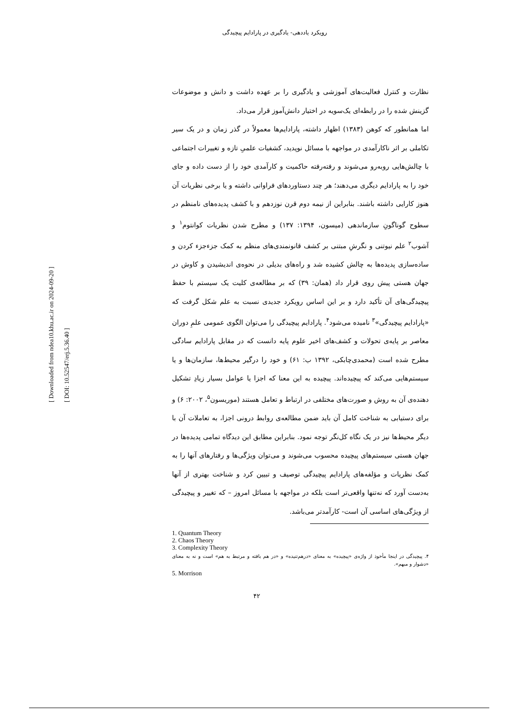رویکرد یاددهی- یادگیری در پارادایم پیچیدگی
نظارت و کنترل فعالیت‌های آموزشی و یادگیری را بر عهده داشت و دانش و موضوعات گزینش شده را در رابطه‌ای یک‌سویه در اختیار دانش‌آموز قرار می‌داد.
اما همانطور که کوهن (۱۳۸۳) اظهار داشته، پارادایم‌ها معمولاً در گذر زمان و در یک سیر تکاملی بر اثر ناکارآمدی در مواجهه با مسائل نوپدید، کشفیات علمیِ تازه و تغییرات اجتماعی با چالش‌هایی روبه‌رو می‌شوند و رفته‌رفته حاکمیت و کارآمدی خود را از دست داده و جای خود را به پارادایم دیگری می‌دهند؛ هر چند دستاوردهای فراوانی داشته و یا برخی نظریات آن هنوز کارایی داشته باشند. بنابراین از نیمه دوم قرن نوزدهم و با کشف پدیده‌های نامنظم در سطوح گوناگونِ سازماندهی (میسون، ۱۳۹۴: ۱۳۷) و مطرح شدن نظریات کوانتوم<sup>۱</sup> و آشوب<sup>۲</sup> علم نیوتنی و نگرشِ مبتنی بر کشف قانونمندی‌های منظم به کمک جزءجزء کردن و ساده‌سازی پدیده‌ها به چالش کشیده شد و راه‌های بدیلی در نحوه‌ی اندیشیدن و کاوش در جهان هستی پیش روی قرار داد (همان: ۳۹) که بر مطالعه‌ی کلیت یک سیستم با حفظ پیچیدگی‌های آن تأکید دارد و بر این اساس رویکرد جدیدی نسبت به علم شکل گرفت که «پارادایم پیچیدگی»<sup>۳</sup> نامیده می‌شود<sup>۴</sup>. پارادایم پیچیدگی را می‌توان الگوی عمومی علمِ دوران معاصر بر پایه‌ی تحولات و کشف‌های اخیر علوم پایه دانست که در مقابل پارادایم سادگی مطرح شده است (محمدی‌چابکی، ۱۳۹۲ ب: ۶۱) و خود را درگیر محیط‌ها، سازمان‌ها و یا سیستم‌هایی می‌کند که پیچیده‌اند. پیچیده به این معنا که اجزا یا عوامل بسیار زیادِ تشکیل دهنده‌ی آن به روش و صورت‌های مختلفی در ارتباط و تعامل هستند (موریسون<sup>۵</sup>، ۲۰۰۲: ۶) و برای دستیابی به شناخت کامل آن باید ضمن مطالعه‌ی روابط درونی اجزا، به تعاملات آن با دیگر محیط‌ها نیز در یک نگاه کل‌نگر توجه نمود. بنابراین مطابق این دیدگاه تمامی پدیده‌ها در جهان هستی سیستم‌های پیچیده محسوب می‌شوند و می‌توان ویژگی‌ها و رفتارهای آنها را به کمک نظریات و مؤلفه‌های پارادایم پیچیدگی توصیف و تبیین کرد و شناخت بهتری از آنها به‌دست آورد که نه‌تنها واقعی‌تر است بلکه در مواجهه با مسائل امروز – که تغییر و پیچیدگی از ویژگی‌های اساسی آن است- کارآمدتر می‌باشد.
1. Quantum Theory
2. Chaos Theory
3. Complexity Theory
۴. پیچیدگی در اینجا مأخوذ از واژه‌ی «پیچیده» به معنای «درهم‌تنیده» و «در هم بافته و مرتبط به هم» است و نه به معنای «دشوار و مبهم».
5. Morrison
۴۲
[ DOI: 10.52547/erj.5.36.40 ]
[ Downloaded from ndea10.khu.ac.ir on 2024-09-20 ]